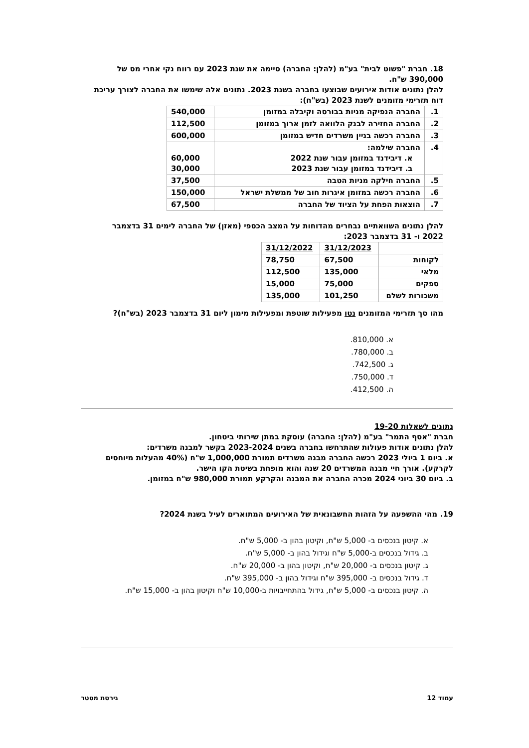18. חברת "פשוט לבית" בע"מ (להלן: החברה) סיימה את שנת 2023 עם רווח נקי אחרי מס של 390,000 ש"ח.
להלן נתונים אודות אירועים שבוצעו בחברה בשנת 2023. נתונים אלה שימשו את החברה לצורך עריכת דוח תזרימי מזומנים לשנת 2023 (בש"ח):
| 1. | החברה הנפיקה מניות בבורסה וקיבלה במזומן | 540,000 |
| 2. | החברה החזירה לבנק הלוואה לזמן ארוך במזומן | 112,500 |
| 3. | החברה רכשה בניין משרדים חדיש במזומן | 600,000 |
| 4. | החברה שילמה: א. דיבידנד במזומן עבור שנת 2022 ב. דיבידנד במזומן עבור שנת 2023 | 60,000 30,000 |
| 5. | החברה חילקה מניות הטבה | 37,500 |
| 6. | החברה רכשה במזומן איגרות חוב של ממשלת ישראל | 150,000 |
| 7. | הוצאות הפחת על הציוד של החברה | 67,500 |
להלן נתונים השוואתיים נבחרים מהדוחות על המצב הכספי (מאזן) של החברה לימים 31 בדצמבר 2022 ו- 31 בדצמבר 2023:
| | 31/12/2023 | 31/12/2022 |
| לקוחות | 67,500 | 78,750 |
| מלאי | 135,000 | 112,500 |
| ספקים | 75,000 | 15,000 |
| משכורות לשלם | 101,250 | 135,000 |
מהו סך תזרימי המזומנים נטו מפעילות שוטפת ומפעילות מימון ליום 31 בדצמבר 2023 (בש"ח)?
א. 810,000.
ב. 780,000.
ג. 742,500.
ד. 750,000.
ה. 412,500.
נתונים לשאלות 19-20
חברת "אסף התמר" בע"מ (להלן: החברה) עוסקת במתן שירותי ביטחון.
להלן נתונים אודות פעולות שהתרחשו בחברה בשנים 2023-2024 בקשר למבנה משרדים:
א. ביום 1 ביולי 2023 רכשה החברה מבנה משרדים תמורת 1,000,000 ש"ח (40% מהעלות מיוחסים לקרקע). אורך חיי מבנה המשרדים 20 שנה והוא מופחת בשיטת הקו הישר.
ב. ביום 30 ביוני 2024 מכרה החברה את המבנה והקרקע תמורת 980,000 ש"ח במזומן.
19. מהי ההשפעה על הזהות החשבונאית של האירועים המתוארים לעיל בשנת 2024?
א. קיטון בנכסים ב- 5,000 ש"ח, וקיטון בהון ב- 5,000 ש"ח.
ב. גידול בנכסים ב-5,000 ש"ח וגידול בהון ב- 5,000 ש"ח.
ג. קיטון בנכסים ב- 20,000 ש"ח, וקיטון בהון ב- 20,000 ש"ח.
ד. גידול בנכסים ב- 395,000 ש"ח וגידול בהון ב- 395,000 ש"ח.
ה. קיטון בנכסים ב- 5,000 ש"ח, גידול בהתחייבויות ב-10,000 ש"ח וקיטון בהון ב- 15,000 ש"ח.
עמוד 12 גירסת מסטר